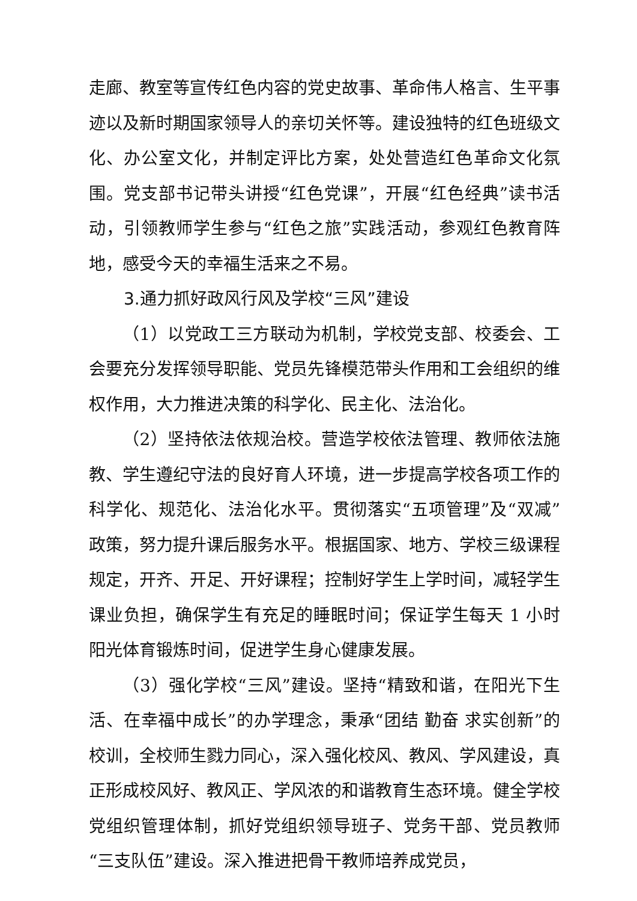走廊、教室等宣传红色内容的党史故事、革命伟人格言、生平事迹以及新时期国家领导人的亲切关怀等。建设独特的红色班级文化、办公室文化，并制定评比方案，处处营造红色革命文化氛围。党支部书记带头讲授“红色党课”，开展“红色经典”读书活动，引领教师学生参与“红色之旅”实践活动，参观红色教育阵地，感受今天的幸福生活来之不易。
3.通力抓好政风行风及学校“三风”建设
（1）以党政工三方联动为机制，学校党支部、校委会、工会要充分发挥领导职能、党员先锋模范带头作用和工会组织的维权作用，大力推进决策的科学化、民主化、法治化。
（2）坚持依法依规治校。营造学校依法管理、教师依法施教、学生遵纪守法的良好育人环境，进一步提高学校各项工作的科学化、规范化、法治化水平。贯彻落实“五项管理”及“双减”政策，努力提升课后服务水平。根据国家、地方、学校三级课程规定，开齐、开足、开好课程；控制好学生上学时间，减轻学生课业负担，确保学生有充足的睡眠时间；保证学生每天 1 小时阳光体育锻炼时间，促进学生身心健康发展。
（3）强化学校“三风”建设。坚持“精致和谐，在阳光下生活、在幸福中成长”的办学理念，秉承“团结 勤奋 求实创新”的校训，全校师生戮力同心，深入强化校风、教风、学风建设，真正形成校风好、教风正、学风浓的和谐教育生态环境。健全学校党组织管理体制，抓好党组织领导班子、党务干部、党员教师“三支队伍”建设。深入推进把骨干教师培养成党员，